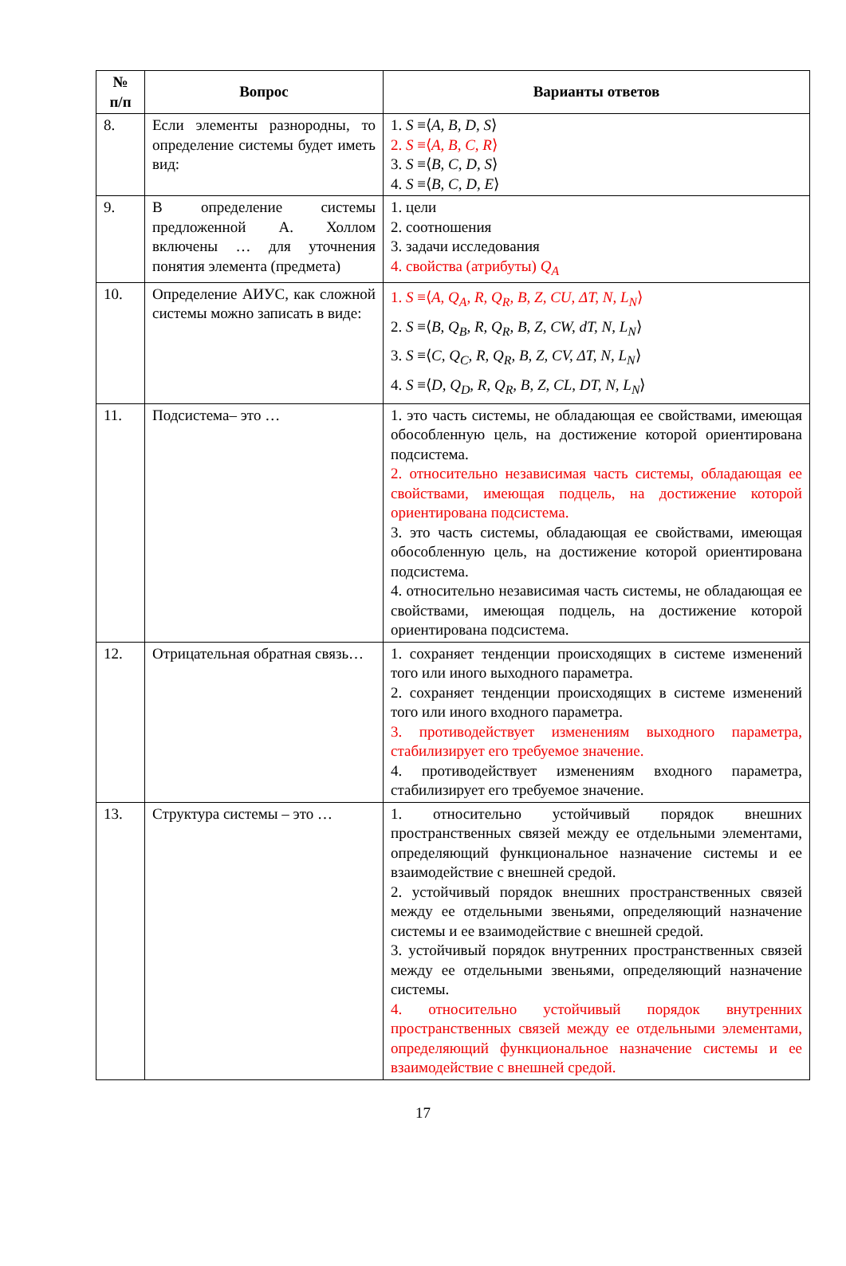| № п/п | Вопрос | Варианты ответов |
| --- | --- | --- |
| 8. | Если элементы разнородны, то определение системы будет иметь вид: | 1. S ≡⟨ A, B, D, S ⟩ 2. S ≡⟨ A, B, C, R ⟩ 3. S ≡⟨ B, C, D, S ⟩ 4. S ≡⟨ B, C, D, E ⟩ |
| 9. | В определение системы предложенной А. Холлом включены … для уточнения понятия элемента (предмета) | 1. цели 2. соотношения 3. задачи исследования 4. свойства (атрибуты) Q<sub>A</sub> |
| 10. | Определение АИУС, как сложной системы можно записать в виде: | 1. S ≡⟨ A, Q<sub>A</sub>, R, Q<sub>R</sub>, B, Z, CU, ΔT, N, L<sub>N</sub> ⟩ 2. S ≡⟨ B, Q<sub>B</sub>, R, Q<sub>R</sub>, B, Z, CW, dT, N, L<sub>N</sub> ⟩ 3. S ≡⟨ C, Q<sub>C</sub>, R, Q<sub>R</sub>, B, Z, CV, ΔT, N, L<sub>N</sub> ⟩ 4. S ≡⟨ D, Q<sub>D</sub>, R, Q<sub>R</sub>, B, Z, CL, DT, N, L<sub>N</sub> ⟩ |
| 11. | Подсистема– это … | 1. это часть системы, не обладающая ее свойствами, имеющая обособленную цель, на достижение которой ориентирована подсистема. 2. относительно независимая часть системы, обладающая ее свойствами, имеющая подцель, на достижение которой ориентирована подсистема. 3. это часть системы, обладающая ее свойствами, имеющая обособленную цель, на достижение которой ориентирована подсистема. 4. относительно независимая часть системы, не обладающая ее свойствами, имеющая подцель, на достижение которой ориентирована подсистема. |
| 12. | Отрицательная обратная связь… | 1. сохраняет тенденции происходящих в системе изменений того или иного выходного параметра. 2. сохраняет тенденции происходящих в системе изменений того или иного входного параметра. 3. противодействует изменениям выходного параметра, стабилизирует его требуемое значение. 4. противодействует изменениям входного параметра, стабилизирует его требуемое значение. |
| 13. | Структура системы – это … | 1. относительно устойчивый порядок внешних пространственных связей между ее отдельными элементами, определяющий функциональное назначение системы и ее взаимодействие с внешней средой. 2. устойчивый порядок внешних пространственных связей между ее отдельными звеньями, определяющий назначение системы и ее взаимодействие с внешней средой. 3. устойчивый порядок внутренних пространственных связей между ее отдельными звеньями, определяющий назначение системы. 4. относительно устойчивый порядок внутренних пространственных связей между ее отдельными элементами, определяющий функциональное назначение системы и ее взаимодействие с внешней средой. |
17